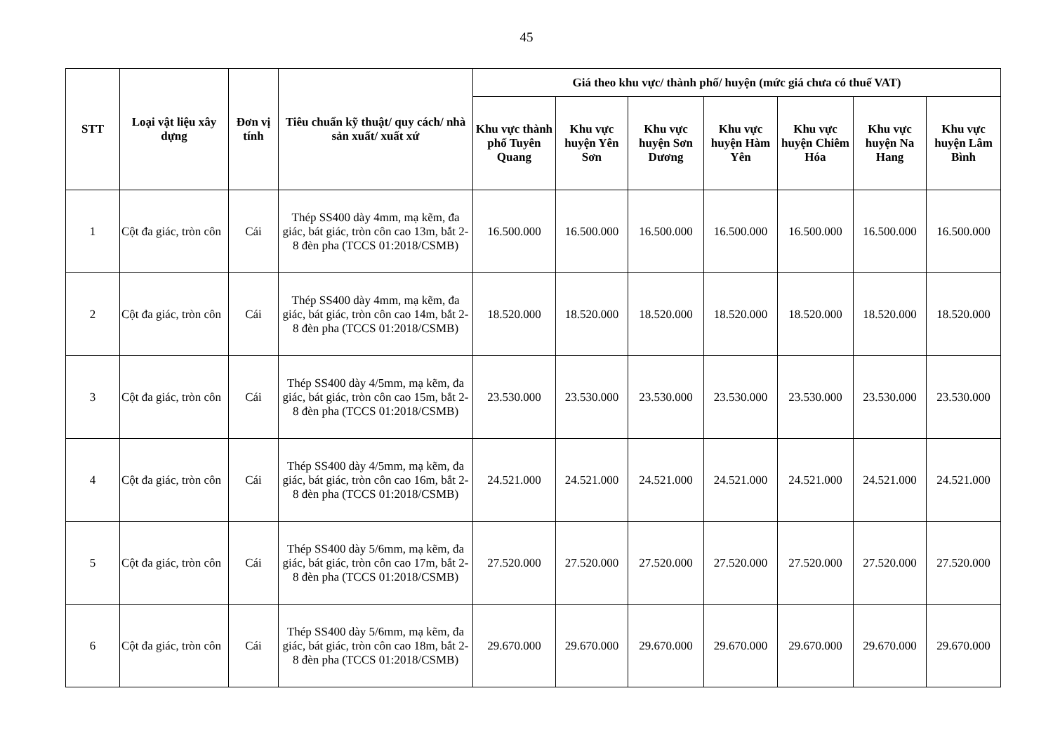45
| STT | Loại vật liệu xây dựng | Đơn vị tính | Tiêu chuẩn kỹ thuật/ quy cách/ nhà sản xuất/ xuất xứ | Giá theo khu vực/ thành phố/ huyện (mức giá chưa có thuế VAT) | | | | | | |
| --- | --- | --- | --- | --- | --- | --- | --- | --- | --- | --- |
| | | | | Khu vực thành phố Tuyên Quang | Khu vực huyện Yên Sơn | Khu vực huyện Sơn Dương | Khu vực huyện Hàm Yên | Khu vực huyện Chiêm Hóa | Khu vực huyện Na Hang | Khu vực huyện Lâm Bình |
| 1 | Cột đa giác, tròn côn | Cái | Thép SS400 dày 4mm, mạ kẽm, đa giác, bát giác, tròn côn cao 13m, bắt 2-8 đèn pha (TCCS 01:2018/CSMB) | 16.500.000 | 16.500.000 | 16.500.000 | 16.500.000 | 16.500.000 | 16.500.000 | 16.500.000 |
| 2 | Cột đa giác, tròn côn | Cái | Thép SS400 dày 4mm, mạ kẽm, đa giác, bát giác, tròn côn cao 14m, bắt 2-8 đèn pha (TCCS 01:2018/CSMB) | 18.520.000 | 18.520.000 | 18.520.000 | 18.520.000 | 18.520.000 | 18.520.000 | 18.520.000 |
| 3 | Cột đa giác, tròn côn | Cái | Thép SS400 dày 4/5mm, mạ kẽm, đa giác, bát giác, tròn côn cao 15m, bắt 2-8 đèn pha (TCCS 01:2018/CSMB) | 23.530.000 | 23.530.000 | 23.530.000 | 23.530.000 | 23.530.000 | 23.530.000 | 23.530.000 |
| 4 | Cột đa giác, tròn côn | Cái | Thép SS400 dày 4/5mm, mạ kẽm, đa giác, bát giác, tròn côn cao 16m, bắt 2-8 đèn pha (TCCS 01:2018/CSMB) | 24.521.000 | 24.521.000 | 24.521.000 | 24.521.000 | 24.521.000 | 24.521.000 | 24.521.000 |
| 5 | Cột đa giác, tròn côn | Cái | Thép SS400 dày 5/6mm, mạ kẽm, đa giác, bát giác, tròn côn cao 17m, bắt 2-8 đèn pha (TCCS 01:2018/CSMB) | 27.520.000 | 27.520.000 | 27.520.000 | 27.520.000 | 27.520.000 | 27.520.000 | 27.520.000 |
| 6 | Cột đa giác, tròn côn | Cái | Thép SS400 dày 5/6mm, mạ kẽm, đa giác, bát giác, tròn côn cao 18m, bắt 2-8 đèn pha (TCCS 01:2018/CSMB) | 29.670.000 | 29.670.000 | 29.670.000 | 29.670.000 | 29.670.000 | 29.670.000 | 29.670.000 |